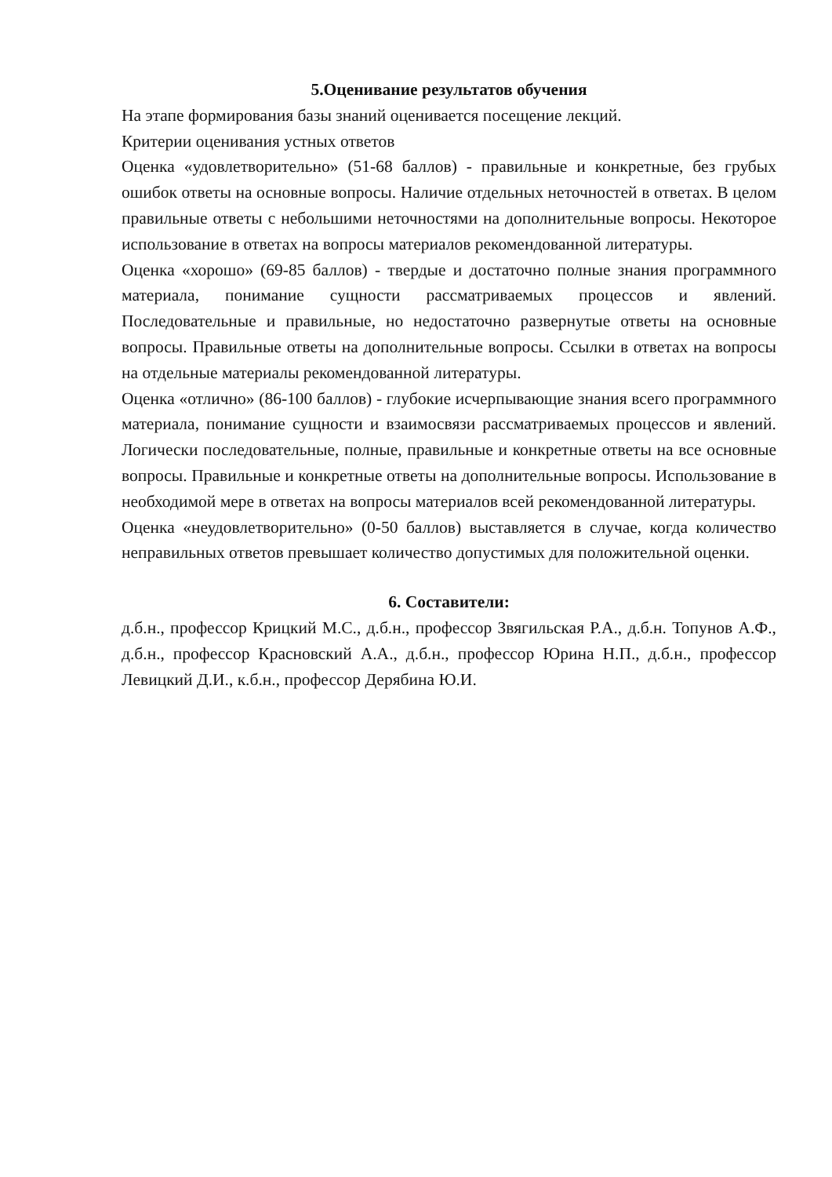5.Оценивание результатов обучения
На этапе формирования базы знаний оценивается посещение лекций.
Критерии оценивания устных ответов
Оценка «удовлетворительно» (51-68 баллов) - правильные и конкретные, без грубых ошибок ответы на основные вопросы. Наличие отдельных неточностей в ответах. В целом правильные ответы с небольшими неточностями на дополнительные вопросы. Некоторое использование в ответах на вопросы материалов рекомендованной литературы.
Оценка «хорошо» (69-85 баллов) - твердые и достаточно полные знания программного материала, понимание сущности рассматриваемых процессов и явлений. Последовательные и правильные, но недостаточно развернутые ответы на основные вопросы. Правильные ответы на дополнительные вопросы. Ссылки в ответах на вопросы на отдельные материалы рекомендованной литературы.
Оценка «отлично» (86-100 баллов) - глубокие исчерпывающие знания всего программного материала, понимание сущности и взаимосвязи рассматриваемых процессов и явлений. Логически последовательные, полные, правильные и конкретные ответы на все основные вопросы. Правильные и конкретные ответы на дополнительные вопросы. Использование в необходимой мере в ответах на вопросы материалов всей рекомендованной литературы.
Оценка «неудовлетворительно» (0-50 баллов) выставляется в случае, когда количество неправильных ответов превышает количество допустимых для положительной оценки.
6. Составители:
д.б.н., профессор Крицкий М.С., д.б.н., профессор Звягильская Р.А., д.б.н. Топунов А.Ф., д.б.н., профессор Красновский А.А., д.б.н., профессор Юрина Н.П., д.б.н., профессор Левицкий Д.И., к.б.н., профессор Дерябина Ю.И.